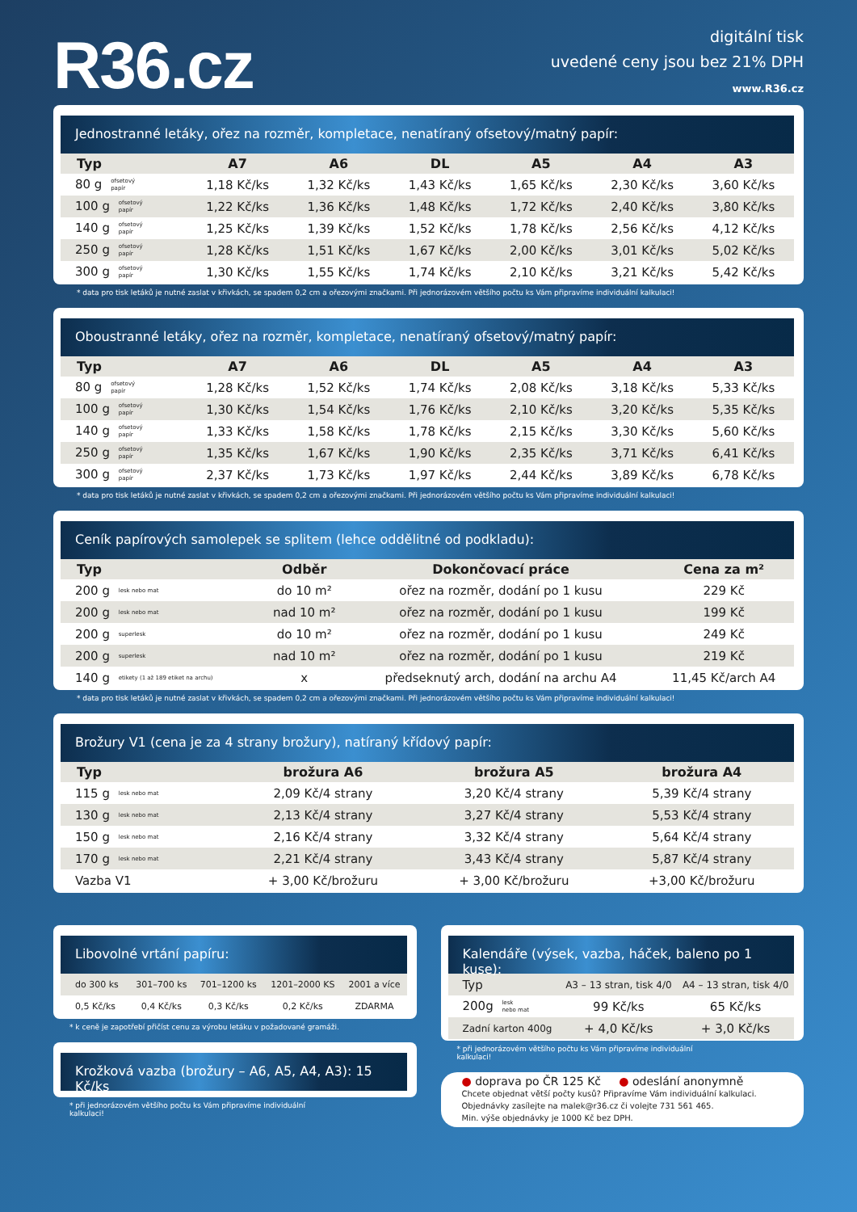R36.cz
digitální tisk
uvedené ceny jsou bez 21% DPH
www.R36.cz
Jednostranné letáky, ořez na rozměr, kompletace, nenatíraný ofsetový/matný papír:
| Typ | A7 | A6 | DL | A5 | A4 | A3 |
| --- | --- | --- | --- | --- | --- | --- |
| 80 g ofsetový papír | 1,18 Kč/ks | 1,32 Kč/ks | 1,43 Kč/ks | 1,65 Kč/ks | 2,30 Kč/ks | 3,60 Kč/ks |
| 100 g ofsetový papír | 1,22 Kč/ks | 1,36 Kč/ks | 1,48 Kč/ks | 1,72 Kč/ks | 2,40 Kč/ks | 3,80 Kč/ks |
| 140 g ofsetový papír | 1,25 Kč/ks | 1,39 Kč/ks | 1,52 Kč/ks | 1,78 Kč/ks | 2,56 Kč/ks | 4,12 Kč/ks |
| 250 g ofsetový papír | 1,28 Kč/ks | 1,51 Kč/ks | 1,67 Kč/ks | 2,00 Kč/ks | 3,01 Kč/ks | 5,02 Kč/ks |
| 300 g ofsetový papír | 1,30 Kč/ks | 1,55 Kč/ks | 1,74 Kč/ks | 2,10 Kč/ks | 3,21 Kč/ks | 5,42 Kč/ks |
* data pro tisk letáků je nutné zaslat v křivkách, se spadem 0,2 cm a ořezovými značkami. Při jednorázovém většího počtu ks Vám připravíme individuální kalkulaci!
Oboustranné letáky, ořez na rozměr, kompletace, nenatíraný ofsetový/matný papír:
| Typ | A7 | A6 | DL | A5 | A4 | A3 |
| --- | --- | --- | --- | --- | --- | --- |
| 80 g ofsetový papír | 1,28 Kč/ks | 1,52 Kč/ks | 1,74 Kč/ks | 2,08 Kč/ks | 3,18 Kč/ks | 5,33 Kč/ks |
| 100 g ofsetový papír | 1,30 Kč/ks | 1,54 Kč/ks | 1,76 Kč/ks | 2,10 Kč/ks | 3,20 Kč/ks | 5,35 Kč/ks |
| 140 g ofsetový papír | 1,33 Kč/ks | 1,58 Kč/ks | 1,78 Kč/ks | 2,15 Kč/ks | 3,30 Kč/ks | 5,60 Kč/ks |
| 250 g ofsetový papír | 1,35 Kč/ks | 1,67 Kč/ks | 1,90 Kč/ks | 2,35 Kč/ks | 3,71 Kč/ks | 6,41 Kč/ks |
| 300 g ofsetový papír | 2,37 Kč/ks | 1,73 Kč/ks | 1,97 Kč/ks | 2,44 Kč/ks | 3,89 Kč/ks | 6,78 Kč/ks |
* data pro tisk letáků je nutné zaslat v křivkách, se spadem 0,2 cm a ořezovými značkami. Při jednorázovém většího počtu ks Vám připravíme individuální kalkulaci!
Ceník papírových samolepek se splitem (lehce oddělitné od podkladu):
| Typ | Odběr | Dokončovací práce | Cena za m² |
| --- | --- | --- | --- |
| 200 g lesk nebo mat | do 10 m² | ořez na rozměr, dodání po 1 kusu | 229 Kč |
| 200 g lesk nebo mat | nad 10 m² | ořez na rozměr, dodání po 1 kusu | 199 Kč |
| 200 g superlesk | do 10 m² | ořez na rozměr, dodání po 1 kusu | 249 Kč |
| 200 g superlesk | nad 10 m² | ořez na rozměr, dodání po 1 kusu | 219 Kč |
| 140 g etikety (1 až 189 etiket na archu) | x | předseknutý arch, dodání na archu A4 | 11,45 Kč/arch A4 |
* data pro tisk letáků je nutné zaslat v křivkách, se spadem 0,2 cm a ořezovými značkami. Při jednorázovém většího počtu ks Vám připravíme individuální kalkulaci!
Brožury V1 (cena je za 4 strany brožury), natíraný křídový papír:
| Typ | brožura A6 | brožura A5 | brožura A4 |
| --- | --- | --- | --- |
| 115 g lesk nebo mat | 2,09 Kč/4 strany | 3,20 Kč/4 strany | 5,39 Kč/4 strany |
| 130 g lesk nebo mat | 2,13 Kč/4 strany | 3,27 Kč/4 strany | 5,53 Kč/4 strany |
| 150 g lesk nebo mat | 2,16 Kč/4 strany | 3,32 Kč/4 strany | 5,64 Kč/4 strany |
| 170 g lesk nebo mat | 2,21 Kč/4 strany | 3,43 Kč/4 strany | 5,87 Kč/4 strany |
| Vazba V1 | + 3,00 Kč/brožuru | + 3,00 Kč/brožuru | +3,00 Kč/brožuru |
Libovolné vrtání papíru:
| do 300 ks | 301–700 ks | 701–1200 ks | 1201–2000 KS | 2001 a více |
| 0,5 Kč/ks | 0,4 Kč/ks | 0,3 Kč/ks | 0,2 Kč/ks | ZDARMA |
* k ceně je zapotřebí přičíst cenu za výrobu letáku v požadované gramáži.
Krožková vazba (brožury – A6, A5, A4, A3): 15 Kč/ks
* při jednorázovém většího počtu ks Vám připravíme individuální kalkulaci!
Kalendáře (výsek, vazba, háček, baleno po 1 kuse):
| Typ | A3 – 13 stran, tisk 4/0 | A4 – 13 stran, tisk 4/0 |
| 200g lesk nebo mat | 99 Kč/ks | 65 Kč/ks |
| Zadní karton 400g | + 4,0 Kč/ks | + 3,0 Kč/ks |
* při jednorázovém většího počtu ks Vám připravíme individuální kalkulaci!
● doprava po ČR 125 Kč ● odeslání anonymně
Chcete objednat větší počty kusů? Připravíme Vám individuální kalkulaci.
Objednávky zasílejte na malek@r36.cz či volejte 731 561 465.
Min. výše objednávky je 1000 Kč bez DPH.